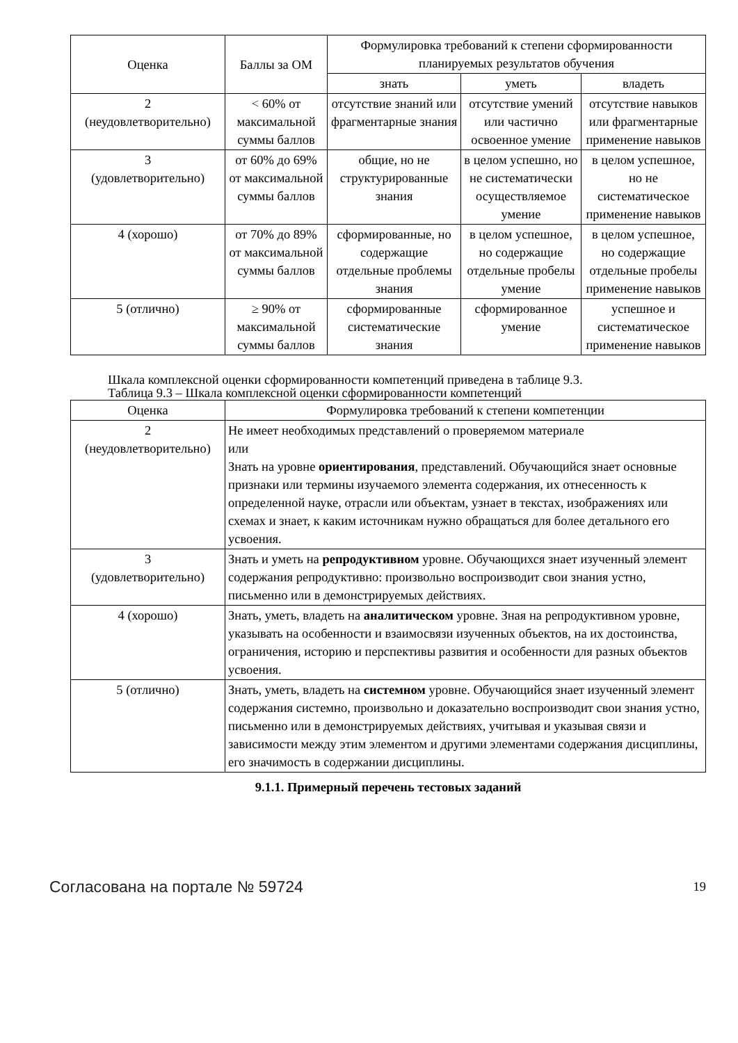| Оценка | Баллы за ОМ | Формулировка требований к степени сформированности планируемых результатов обучения | | |
| --- | --- | --- | --- | --- |
| | | знать | уметь | владеть |
| 2 (неудовлетворительно) | < 60% от максимальной суммы баллов | отсутствие знаний или фрагментарные знания | отсутствие умений или частично освоенное умение | отсутствие навыков или фрагментарные применение навыков |
| 3 (удовлетворительно) | от 60% до 69% от максимальной суммы баллов | общие, но не структурированные знания | в целом успешно, но не систематически осуществляемое умение | в целом успешное, но не систематическое применение навыков |
| 4 (хорошо) | от 70% до 89% от максимальной суммы баллов | сформированные, но содержащие отдельные проблемы знания | в целом успешное, но содержащие отдельные пробелы умение | в целом успешное, но содержащие отдельные пробелы применение навыков |
| 5 (отлично) | ≥ 90% от максимальной суммы баллов | сформированные систематические знания | сформированное умение | успешное и систематическое применение навыков |
Шкала комплексной оценки сформированности компетенций приведена в таблице 9.3.
Таблица 9.3 – Шкала комплексной оценки сформированности компетенций
| Оценка | Формулировка требований к степени компетенции |
| --- | --- |
| 2 (неудовлетворительно) | Не имеет необходимых представлений о проверяемом материале или Знать на уровне ориентирования , представлений. Обучающийся знает основные признаки или термины изучаемого элемента содержания, их отнесенность к определенной науке, отрасли или объектам, узнает в текстах, изображениях или схемах и знает, к каким источникам нужно обращаться для более детального его усвоения. |
| 3 (удовлетворительно) | Знать и уметь на репродуктивном уровне. Обучающихся знает изученный элемент содержания репродуктивно: произвольно воспроизводит свои знания устно, письменно или в демонстрируемых действиях. |
| 4 (хорошо) | Знать, уметь, владеть на аналитическом уровне. Зная на репродуктивном уровне, указывать на особенности и взаимосвязи изученных объектов, на их достоинства, ограничения, историю и перспективы развития и особенности для разных объектов усвоения. |
| 5 (отлично) | Знать, уметь, владеть на системном уровне. Обучающийся знает изученный элемент содержания системно, произвольно и доказательно воспроизводит свои знания устно, письменно или в демонстрируемых действиях, учитывая и указывая связи и зависимости между этим элементом и другими элементами содержания дисциплины, его значимость в содержании дисциплины. |
9.1.1. Примерный перечень тестовых заданий
Согласована на портале № 59724 19